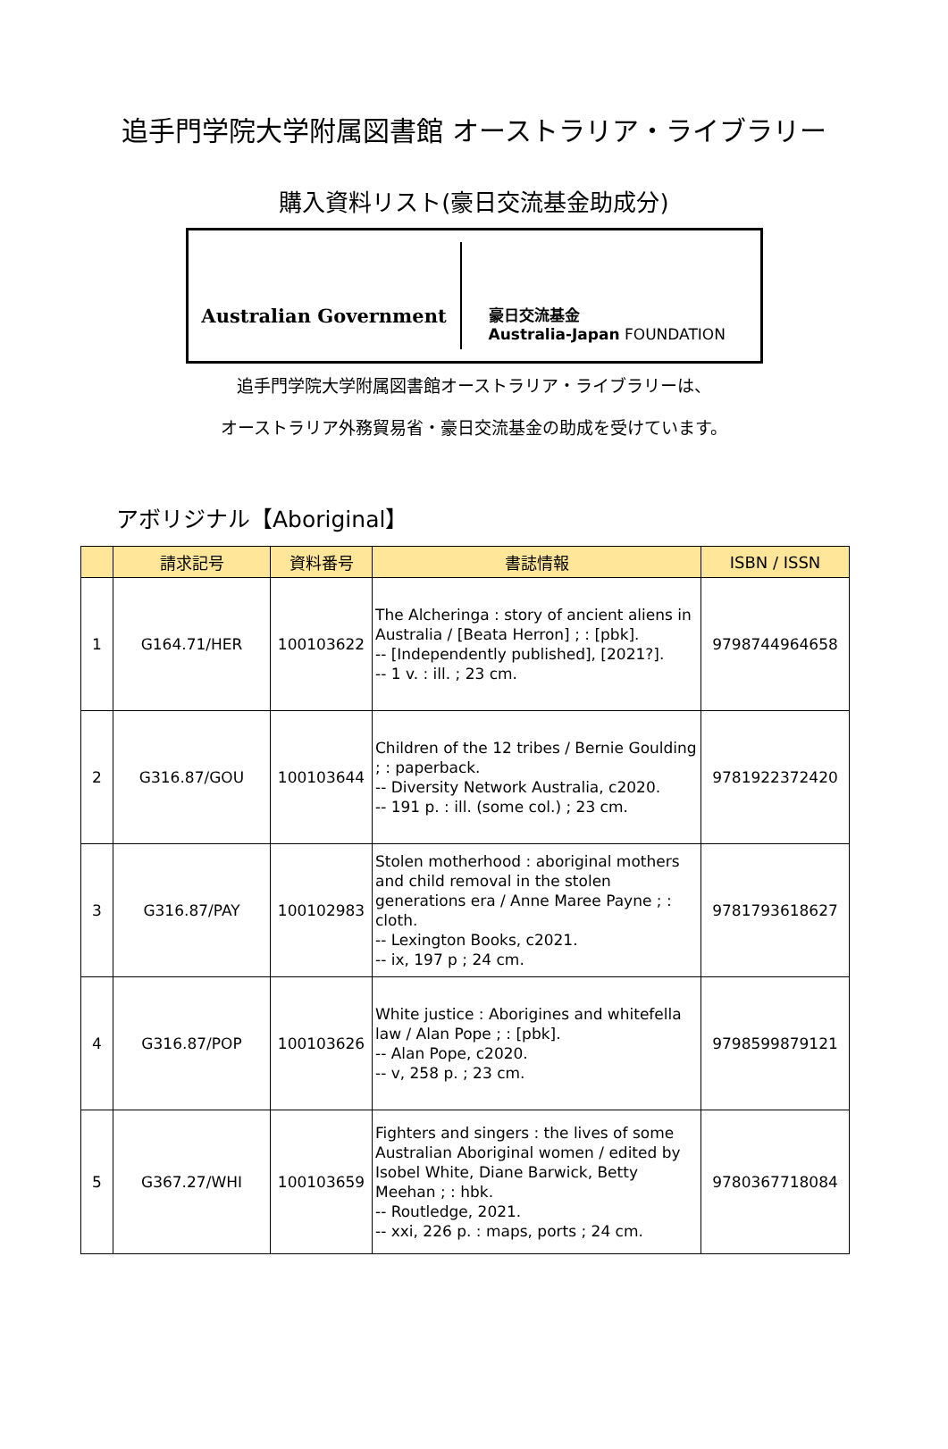追手門学院大学附属図書館 オーストラリア・ライブラリー
購入資料リスト(豪日交流基金助成分)
Australian Government
豪日交流基金
Australia-Japan FOUNDATION
追手門学院大学附属図書館オーストラリア・ライブラリーは、
オーストラリア外務貿易省・豪日交流基金の助成を受けています。
アボリジナル【Aboriginal】
| | 請求記号 | 資料番号 | 書誌情報 | ISBN / ISSN |
| --- | --- | --- | --- | --- |
| 1 | G164.71/HER | 100103622 | The Alcheringa : story of ancient aliens in Australia / [Beata Herron] ; : [pbk]. -- [Independently published], [2021?]. -- 1 v. : ill. ; 23 cm. | 9798744964658 |
| 2 | G316.87/GOU | 100103644 | Children of the 12 tribes / Bernie Goulding ; : paperback. -- Diversity Network Australia, c2020. -- 191 p. : ill. (some col.) ; 23 cm. | 9781922372420 |
| 3 | G316.87/PAY | 100102983 | Stolen motherhood : aboriginal mothers and child removal in the stolen generations era / Anne Maree Payne ; : cloth. -- Lexington Books, c2021. -- ix, 197 p ; 24 cm. | 9781793618627 |
| 4 | G316.87/POP | 100103626 | White justice : Aborigines and whitefella law / Alan Pope ; : [pbk]. -- Alan Pope, c2020. -- v, 258 p. ; 23 cm. | 9798599879121 |
| 5 | G367.27/WHI | 100103659 | Fighters and singers : the lives of some Australian Aboriginal women / edited by Isobel White, Diane Barwick, Betty Meehan ; : hbk. -- Routledge, 2021. -- xxi, 226 p. : maps, ports ; 24 cm. | 9780367718084 |